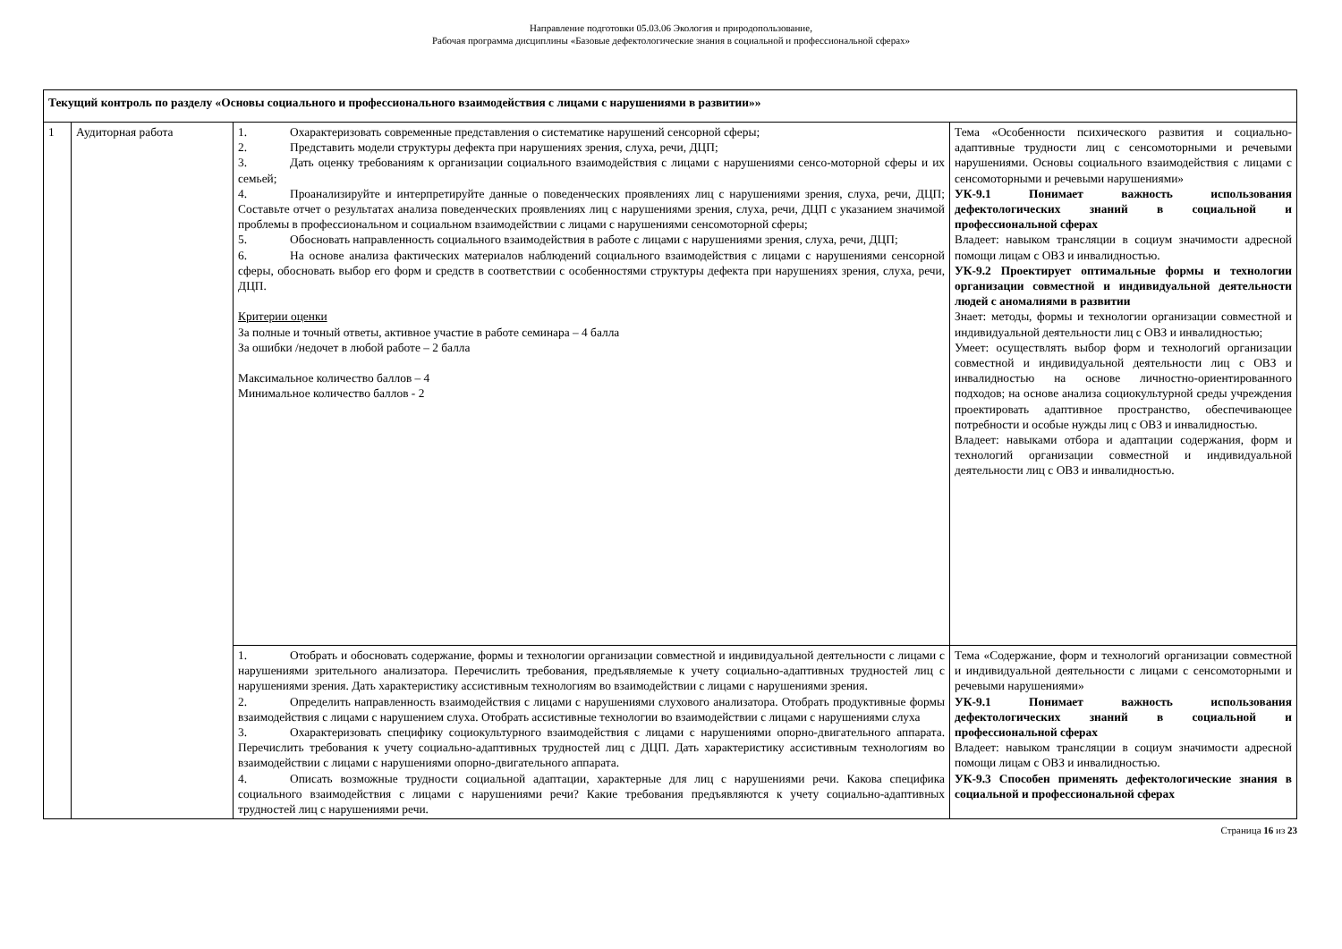Направление подготовки 05.03.06 Экология и природопользование,
Рабочая программа дисциплины «Базовые дефектологические знания в социальной и профессиональной сферах»
| Текущий контроль по разделу «Основы социального и профессионального взаимодействия с лицами с нарушениями в развитии»» | | | |
| 1 | Аудиторная работа | 1. Охарактеризовать современные представления о систематике нарушений сенсорной сферы; 2. Представить модели структуры дефекта при нарушениях зрения, слуха, речи, ДЦП; 3. Дать оценку требованиям к организации социального взаимодействия с лицами с нарушениями сенсо-моторной сферы и их семьей; 4. Проанализируйте и интерпретируйте данные о поведенческих проявлениях лиц с нарушениями зрения, слуха, речи, ДЦП; Составьте отчет о результатах анализа поведенческих проявлениях лиц с нарушениями зрения, слуха, речи, ДЦП с указанием значимой проблемы в профессиональном и социальном взаимодействии с лицами с нарушениями сенсомоторной сферы; 5. Обосновать направленность социального взаимодействия в работе с лицами с нарушениями зрения, слуха, речи, ДЦП; 6. На основе анализа фактических материалов наблюдений социального взаимодействия с лицами с нарушениями сенсорной сферы, обосновать выбор его форм и средств в соответствии с особенностями структуры дефекта при нарушениях зрения, слуха, речи, ДЦП. Критерии оценки За полные и точный ответы, активное участие в работе семинара – 4 балла За ошибки /недочет в любой работе – 2 балла Максимальное количество баллов – 4 Минимальное количество баллов - 2 | Тема «Особенности психического развития и социально-адаптивные трудности лиц с сенсомоторными и речевыми нарушениями. Основы социального взаимодействия с лицами с сенсомоторными и речевыми нарушениями» УК-9.1 Понимает важность использования дефектологических знаний в социальной и профессиональной сферах Владеет: навыком трансляции в социум значимости адресной помощи лицам с ОВЗ и инвалидностью. УК-9.2 Проектирует оптимальные формы и технологии организации совместной и индивидуальной деятельности людей с аномалиями в развитии Знает: методы, формы и технологии организации совместной и индивидуальной деятельности лиц с ОВЗ и инвалидностью; Умеет: осуществлять выбор форм и технологий организации совместной и индивидуальной деятельности лиц с ОВЗ и инвалидностью на основе личностно-ориентированного подходов; на основе анализа социокультурной среды учреждения проектировать адаптивное пространство, обеспечивающее потребности и особые нужды лиц с ОВЗ и инвалидностью. Владеет: навыками отбора и адаптации содержания, форм и технологий организации совместной и индивидуальной деятельности лиц с ОВЗ и инвалидностью. |
| | | 1. Отобрать и обосновать содержание, формы и технологии организации совместной и индивидуальной деятельности с лицами с нарушениями зрительного анализатора. Перечислить требования, предъявляемые к учету социально-адаптивных трудностей лиц с нарушениями зрения. Дать характеристику ассистивным технологиям во взаимодействии с лицами с нарушениями зрения. 2. Определить направленность взаимодействия с лицами с нарушениями слухового анализатора. Отобрать продуктивные формы взаимодействия с лицами с нарушением слуха. Отобрать ассистивные технологии во взаимодействии с лицами с нарушениями слуха 3. Охарактеризовать специфику социокультурного взаимодействия с лицами с нарушениями опорно-двигательного аппарата. Перечислить требования к учету социально-адаптивных трудностей лиц с ДЦП. Дать характеристику ассистивным технологиям во взаимодействии с лицами с нарушениями опорно-двигательного аппарата. 4. Описать возможные трудности социальной адаптации, характерные для лиц с нарушениями речи. Какова специфика социального взаимодействия с лицами с нарушениями речи? Какие требования предъявляются к учету социально-адаптивных трудностей лиц с нарушениями речи. | Тема «Содержание, форм и технологий организации совместной и индивидуальной деятельности с лицами с сенсомоторными и речевыми нарушениями» УК-9.1 Понимает важность использования дефектологических знаний в социальной и профессиональной сферах Владеет: навыком трансляции в социум значимости адресной помощи лицам с ОВЗ и инвалидностью. УК-9.3 Способен применять дефектологические знания в социальной и профессиональной сферах |
Страница 16 из 23